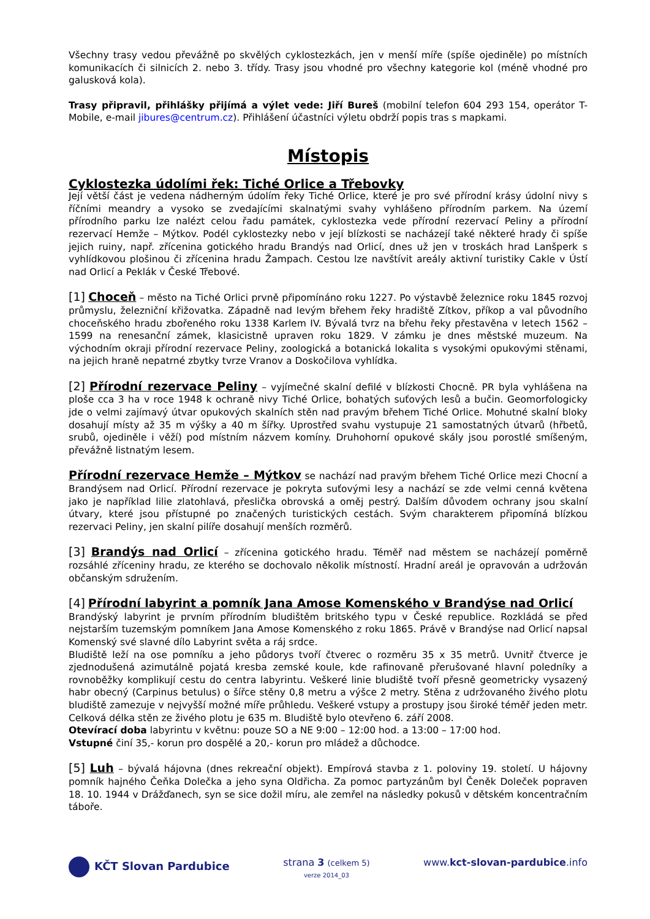Všechny trasy vedou převážně po skvělých cyklostezkách, jen v menší míře (spíše ojediněle) po místních komunikacích či silnicích 2. nebo 3. třídy. Trasy jsou vhodné pro všechny kategorie kol (méně vhodné pro galusková kola).
Trasy připravil, přihlášky přijímá a výlet vede: Jiří Bureš (mobilní telefon 604 293 154, operátor T-Mobile, e-mail jibures@centrum.cz). Přihlášení účastníci výletu obdrží popis tras s mapkami.
Místopis
Cyklostezka údolími řek: Tiché Orlice a Třebovky
Její větší část je vedena nádherným údolím řeky Tiché Orlice, které je pro své přírodní krásy údolní nivy s říčními meandry a vysoko se zvedajícími skalnatými svahy vyhlášeno přírodním parkem. Na území přírodního parku lze nalézt celou řadu památek, cyklostezka vede přírodní rezervací Peliny a přírodní rezervací Hemže – Mýtkov. Podél cyklostezky nebo v její blízkosti se nacházejí také některé hrady či spíše jejich ruiny, např. zřícenina gotického hradu Brandýs nad Orlicí, dnes už jen v troskách hrad Lanšperk s vyhlídkovou plošinou či zřícenina hradu Žampach. Cestou lze navštívit areály aktivní turistiky Cakle v Ústí nad Orlicí a Peklák v České Třebové.
[1] Choceň – město na Tiché Orlici prvně připomínáno roku 1227. Po výstavbě železnice roku 1845 rozvoj průmyslu, železniční křižovatka. Západně nad levým břehem řeky hradiště Zítkov, příkop a val původního choceňského hradu zbořeného roku 1338 Karlem IV. Bývalá tvrz na břehu řeky přestavěna v letech 1562 – 1599 na renesanční zámek, klasicistně upraven roku 1829. V zámku je dnes městské muzeum. Na východním okraji přírodní rezervace Peliny, zoologická a botanická lokalita s vysokými opukovými stěnami, na jejich hraně nepatrné zbytky tvrze Vranov a Doskočilova vyhlídka.
[2] Přírodní rezervace Peliny – vyjímečné skalní defilé v blízkosti Chocně. PR byla vyhlášena na ploše cca 3 ha v roce 1948 k ochraně nivy Tiché Orlice, bohatých suťových lesů a bučin. Geomorfologicky jde o velmi zajímavý útvar opukových skalních stěn nad pravým břehem Tiché Orlice. Mohutné skalní bloky dosahují místy až 35 m výšky a 40 m šířky. Uprostřed svahu vystupuje 21 samostatných útvarů (hřbetů, srubů, ojediněle i věží) pod místním názvem komíny. Druhohorní opukové skály jsou porostlé smíšeným, převážně listnatým lesem.
Přírodní rezervace Hemže – Mýtkov se nachází nad pravým břehem Tiché Orlice mezi Chocní a Brandýsem nad Orlicí. Přírodní rezervace je pokryta suťovými lesy a nachází se zde velmi cenná květena jako je například lilie zlatohlavá, přeslička obrovská a oměj pestrý. Dalším důvodem ochrany jsou skalní útvary, které jsou přístupné po značených turistických cestách. Svým charakterem připomíná blízkou rezervaci Peliny, jen skalní pilíře dosahují menších rozměrů.
[3] Brandýs nad Orlicí – zřícenina gotického hradu. Téměř nad městem se nacházejí poměrně rozsáhlé zříceniny hradu, ze kterého se dochovalo několik místností. Hradní areál je opravován a udržován občanským sdružením.
[4] Přírodní labyrint a pomník Jana Amose Komenského v Brandýse nad Orlicí
Brandýský labyrint je prvním přírodním bludištěm britského typu v České republice. Rozkládá se před nejstarším tuzemským pomníkem Jana Amose Komenského z roku 1865. Právě v Brandýse nad Orlicí napsal Komenský své slavné dílo Labyrint světa a ráj srdce.
Bludiště leží na ose pomníku a jeho půdorys tvoří čtverec o rozměru 35 x 35 metrů. Uvnitř čtverce je zjednodušená azimutálně pojatá kresba zemské koule, kde rafinovaně přerušované hlavní poledníky a rovnoběžky komplikují cestu do centra labyrintu. Veškeré linie bludiště tvoří přesně geometricky vysazený habr obecný (Carpinus betulus) o šířce stěny 0,8 metru a výšce 2 metry. Stěna z udržovaného živého plotu bludiště zamezuje v nejvyšší možné míře průhledu. Veškeré vstupy a prostupy jsou široké téměř jeden metr. Celková délka stěn ze živého plotu je 635 m. Bludiště bylo otevřeno 6. září 2008.
Otevírací doba labyrintu v květnu: pouze SO a NE 9:00 – 12:00 hod. a 13:00 – 17:00 hod.
Vstupné činí 35,- korun pro dospělé a 20,- korun pro mládež a důchodce.
[5] Luh – bývalá hájovna (dnes rekreační objekt). Empírová stavba z 1. poloviny 19. století. U hájovny pomník hajného Čeňka Dolečka a jeho syna Oldřicha. Za pomoc partyzánům byl Čeněk Doleček popraven 18. 10. 1944 v Drážďanech, syn se sice dožil míru, ale zemřel na následky pokusů v dětském koncentračním táboře.
KČT Slovan Pardubice strana 3 (celkem 5)
verze 2014_03
www.kct-slovan-pardubice.info